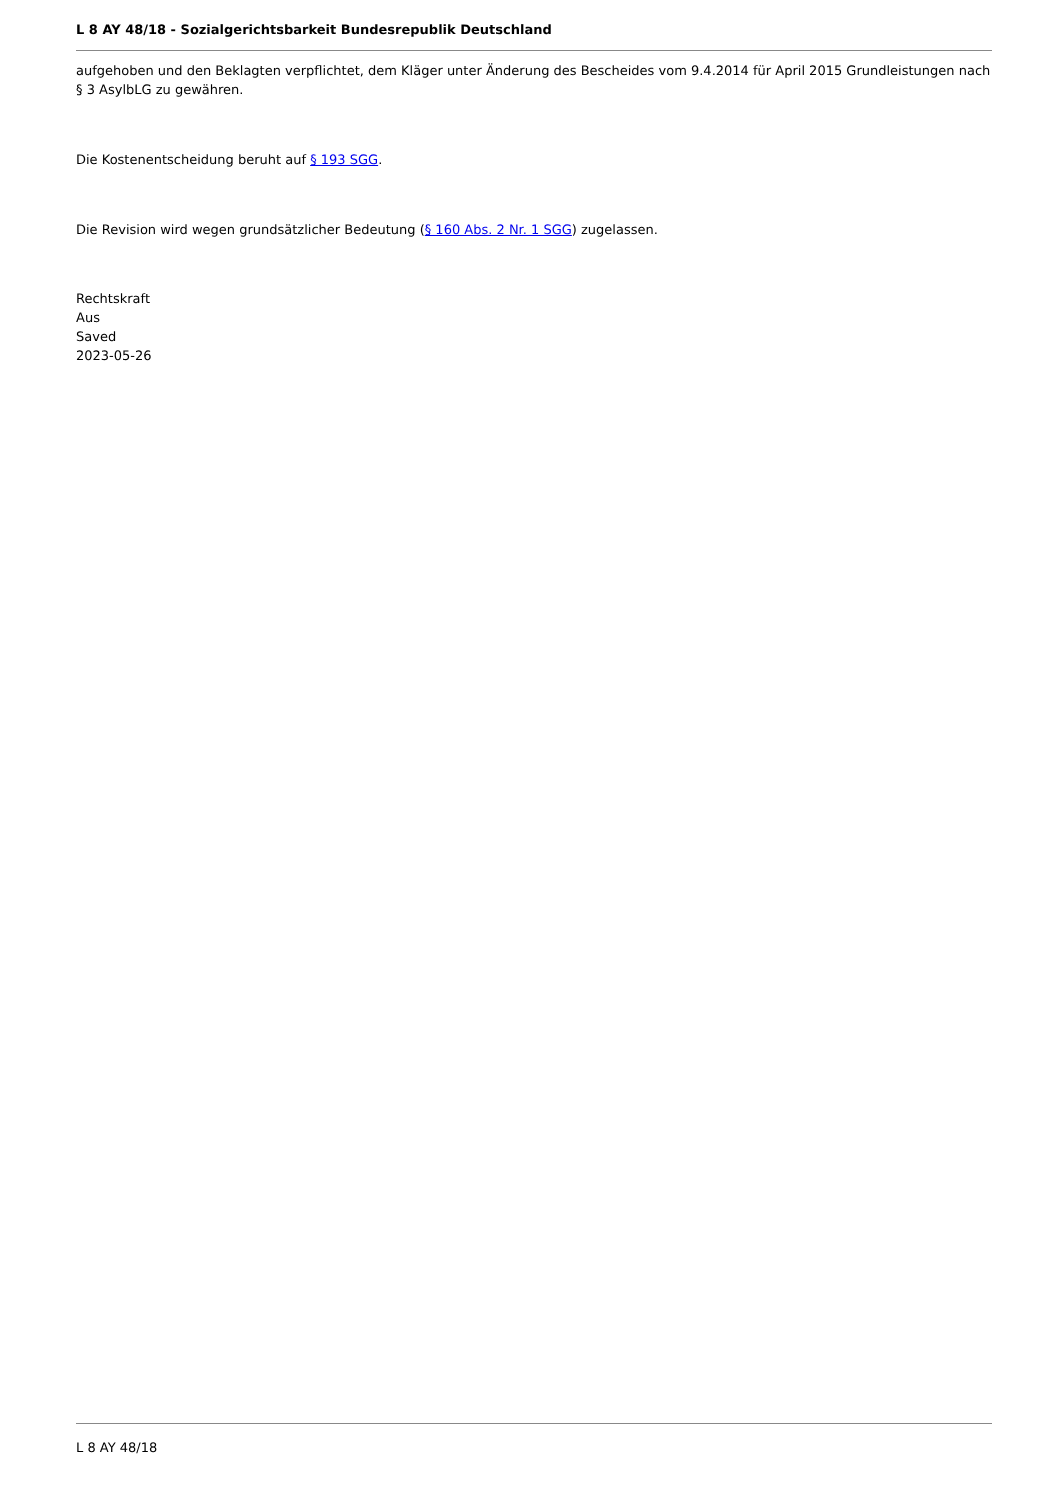L 8 AY 48/18 - Sozialgerichtsbarkeit Bundesrepublik Deutschland
aufgehoben und den Beklagten verpflichtet, dem Kläger unter Änderung des Bescheides vom 9.4.2014 für April 2015 Grundleistungen nach § 3 AsylbLG zu gewähren.
Die Kostenentscheidung beruht auf § 193 SGG.
Die Revision wird wegen grundsätzlicher Bedeutung (§ 160 Abs. 2 Nr. 1 SGG) zugelassen.
Rechtskraft
Aus
Saved
2023-05-26
L 8 AY 48/18